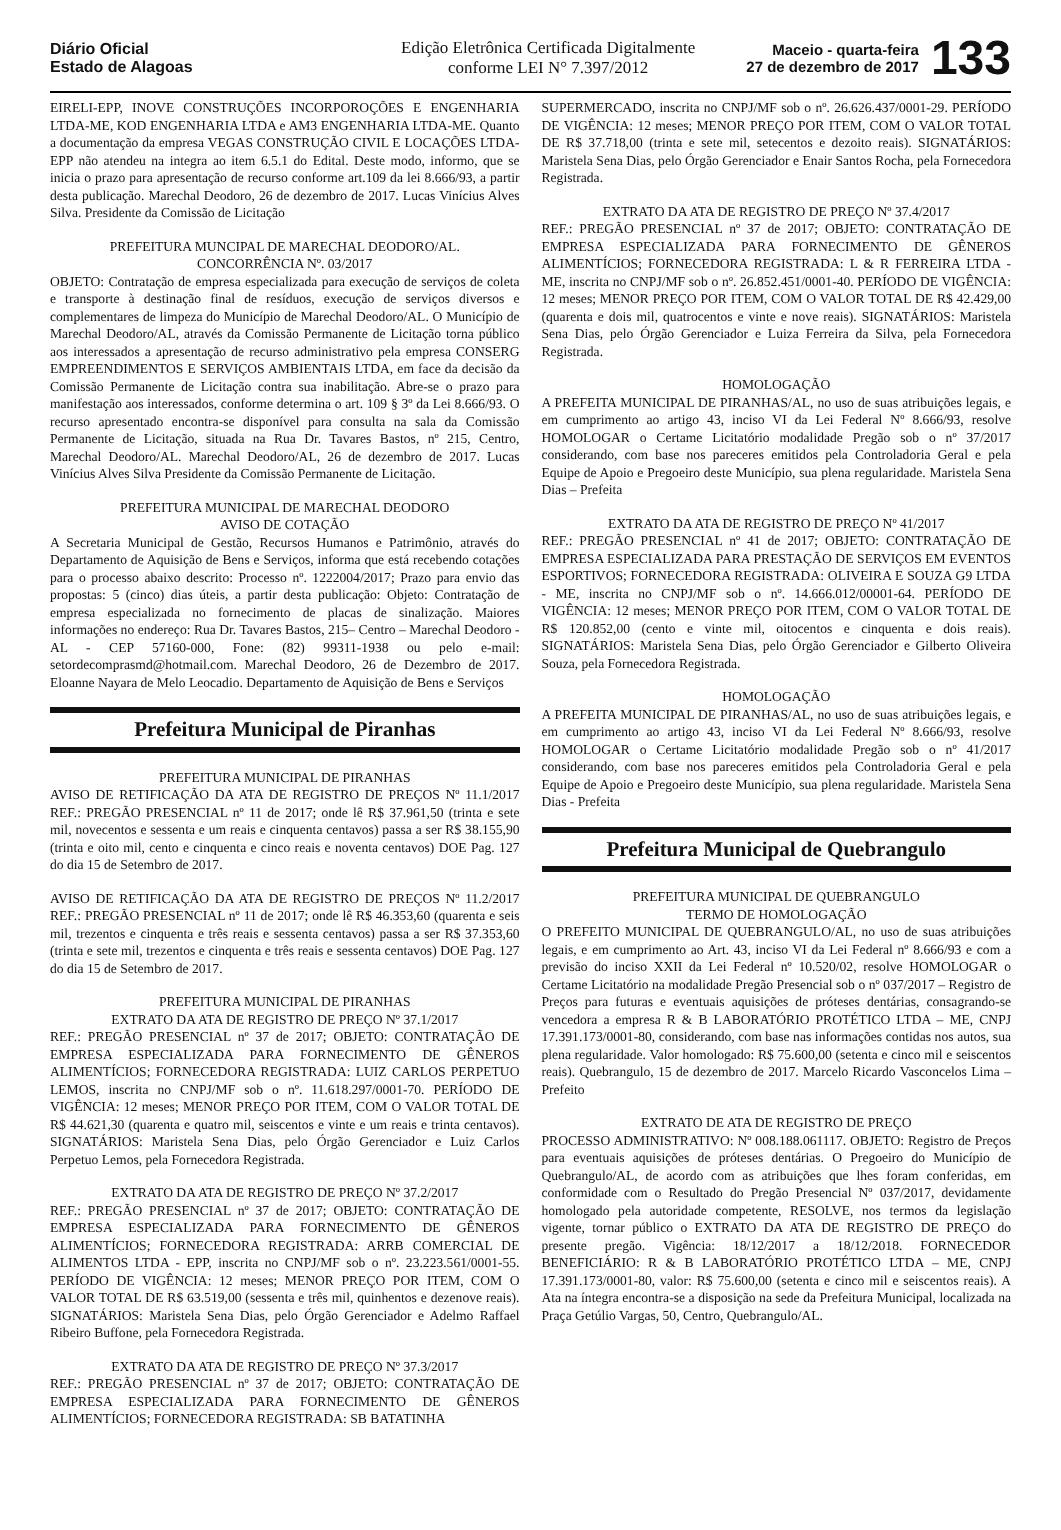Diário Oficial
Estado de Alagoas
Edição Eletrônica Certificada Digitalmente
conforme LEI N° 7.397/2012
Maceio - quarta-feira
27 de dezembro de 2017
133
EIRELI-EPP, INOVE CONSTRUÇÕES INCORPOROÇÕES E ENGENHARIA LTDA-ME, KOD ENGENHARIA LTDA e AM3 ENGENHARIA LTDA-ME. Quanto a documentação da empresa VEGAS CONSTRUÇÃO CIVIL E LOCAÇÕES LTDA-EPP não atendeu na integra ao item 6.5.1 do Edital. Deste modo, informo, que se inicia o prazo para apresentação de recurso conforme art.109 da lei 8.666/93, a partir desta publicação. Marechal Deodoro, 26 de dezembro de 2017. Lucas Vinícius Alves Silva. Presidente da Comissão de Licitação
PREFEITURA MUNCIPAL DE MARECHAL DEODORO/AL.
CONCORRÊNCIA Nº. 03/2017
OBJETO: Contratação de empresa especializada para execução de serviços de coleta e transporte à destinação final de resíduos, execução de serviços diversos e complementares de limpeza do Município de Marechal Deodoro/AL. O Município de Marechal Deodoro/AL, através da Comissão Permanente de Licitação torna público aos interessados a apresentação de recurso administrativo pela empresa CONSERG EMPREENDIMENTOS E SERVIÇOS AMBIENTAIS LTDA, em face da decisão da Comissão Permanente de Licitação contra sua inabilitação. Abre-se o prazo para manifestação aos interessados, conforme determina o art. 109 § 3º da Lei 8.666/93. O recurso apresentado encontra-se disponível para consulta na sala da Comissão Permanente de Licitação, situada na Rua Dr. Tavares Bastos, nº 215, Centro, Marechal Deodoro/AL. Marechal Deodoro/AL, 26 de dezembro de 2017. Lucas Vinícius Alves Silva Presidente da Comissão Permanente de Licitação.
PREFEITURA MUNICIPAL DE MARECHAL DEODORO
AVISO DE COTAÇÃO
A Secretaria Municipal de Gestão, Recursos Humanos e Patrimônio, através do Departamento de Aquisição de Bens e Serviços, informa que está recebendo cotações para o processo abaixo descrito: Processo nº. 1222004/2017; Prazo para envio das propostas: 5 (cinco) dias úteis, a partir desta publicação: Objeto: Contratação de empresa especializada no fornecimento de placas de sinalização. Maiores informações no endereço: Rua Dr. Tavares Bastos, 215– Centro – Marechal Deodoro - AL - CEP 57160-000, Fone: (82) 99311-1938 ou pelo e-mail: setordecomprasmd@hotmail.com. Marechal Deodoro, 26 de Dezembro de 2017. Eloanne Nayara de Melo Leocadio. Departamento de Aquisição de Bens e Serviços
Prefeitura Municipal de Piranhas
PREFEITURA MUNICIPAL DE PIRANHAS
AVISO DE RETIFICAÇÃO DA ATA DE REGISTRO DE PREÇOS Nº 11.1/2017 REF.: PREGÃO PRESENCIAL nº 11 de 2017; onde lê R$ 37.961,50 (trinta e sete mil, novecentos e sessenta e um reais e cinquenta centavos) passa a ser R$ 38.155,90 (trinta e oito mil, cento e cinquenta e cinco reais e noventa centavos) DOE Pag. 127 do dia 15 de Setembro de 2017.
AVISO DE RETIFICAÇÃO DA ATA DE REGISTRO DE PREÇOS Nº 11.2/2017 REF.: PREGÃO PRESENCIAL nº 11 de 2017; onde lê R$ 46.353,60 (quarenta e seis mil, trezentos e cinquenta e três reais e sessenta centavos) passa a ser R$ 37.353,60 (trinta e sete mil, trezentos e cinquenta e três reais e sessenta centavos) DOE Pag. 127 do dia 15 de Setembro de 2017.
PREFEITURA MUNICIPAL DE PIRANHAS
EXTRATO DA ATA DE REGISTRO DE PREÇO Nº 37.1/2017
REF.: PREGÃO PRESENCIAL nº 37 de 2017; OBJETO: CONTRATAÇÃO DE EMPRESA ESPECIALIZADA PARA FORNECIMENTO DE GÊNEROS ALIMENTÍCIOS; FORNECEDORA REGISTRADA: LUIZ CARLOS PERPETUO LEMOS, inscrita no CNPJ/MF sob o nº. 11.618.297/0001-70. PERÍODO DE VIGÊNCIA: 12 meses; MENOR PREÇO POR ITEM, COM O VALOR TOTAL DE R$ 44.621,30 (quarenta e quatro mil, seiscentos e vinte e um reais e trinta centavos). SIGNATÁRIOS: Maristela Sena Dias, pelo Órgão Gerenciador e Luiz Carlos Perpetuo Lemos, pela Fornecedora Registrada.
EXTRATO DA ATA DE REGISTRO DE PREÇO Nº 37.2/2017
REF.: PREGÃO PRESENCIAL nº 37 de 2017; OBJETO: CONTRATAÇÃO DE EMPRESA ESPECIALIZADA PARA FORNECIMENTO DE GÊNEROS ALIMENTÍCIOS; FORNECEDORA REGISTRADA: ARRB COMERCIAL DE ALIMENTOS LTDA - EPP, inscrita no CNPJ/MF sob o nº. 23.223.561/0001-55. PERÍODO DE VIGÊNCIA: 12 meses; MENOR PREÇO POR ITEM, COM O VALOR TOTAL DE R$ 63.519,00 (sessenta e três mil, quinhentos e dezenove reais). SIGNATÁRIOS: Maristela Sena Dias, pelo Órgão Gerenciador e Adelmo Raffael Ribeiro Buffone, pela Fornecedora Registrada.
EXTRATO DA ATA DE REGISTRO DE PREÇO Nº 37.3/2017
REF.: PREGÃO PRESENCIAL nº 37 de 2017; OBJETO: CONTRATAÇÃO DE EMPRESA ESPECIALIZADA PARA FORNECIMENTO DE GÊNEROS ALIMENTÍCIOS; FORNECEDORA REGISTRADA: SB BATATINHA
SUPERMERCADO, inscrita no CNPJ/MF sob o nº. 26.626.437/0001-29. PERÍODO DE VIGÊNCIA: 12 meses; MENOR PREÇO POR ITEM, COM O VALOR TOTAL DE R$ 37.718,00 (trinta e sete mil, setecentos e dezoito reais). SIGNATÁRIOS: Maristela Sena Dias, pelo Órgão Gerenciador e Enair Santos Rocha, pela Fornecedora Registrada.
EXTRATO DA ATA DE REGISTRO DE PREÇO Nº 37.4/2017
REF.: PREGÃO PRESENCIAL nº 37 de 2017; OBJETO: CONTRATAÇÃO DE EMPRESA ESPECIALIZADA PARA FORNECIMENTO DE GÊNEROS ALIMENTÍCIOS; FORNECEDORA REGISTRADA: L & R FERREIRA LTDA - ME, inscrita no CNPJ/MF sob o nº. 26.852.451/0001-40. PERÍODO DE VIGÊNCIA: 12 meses; MENOR PREÇO POR ITEM, COM O VALOR TOTAL DE R$ 42.429,00 (quarenta e dois mil, quatrocentos e vinte e nove reais). SIGNATÁRIOS: Maristela Sena Dias, pelo Órgão Gerenciador e Luiza Ferreira da Silva, pela Fornecedora Registrada.
HOMOLOGAÇÃO
A PREFEITA MUNICIPAL DE PIRANHAS/AL, no uso de suas atribuições legais, e em cumprimento ao artigo 43, inciso VI da Lei Federal Nº 8.666/93, resolve HOMOLOGAR o Certame Licitatório modalidade Pregão sob o nº 37/2017 considerando, com base nos pareceres emitidos pela Controladoria Geral e pela Equipe de Apoio e Pregoeiro deste Município, sua plena regularidade. Maristela Sena Dias – Prefeita
EXTRATO DA ATA DE REGISTRO DE PREÇO Nº 41/2017
REF.: PREGÃO PRESENCIAL nº 41 de 2017; OBJETO: CONTRATAÇÃO DE EMPRESA ESPECIALIZADA PARA PRESTAÇÃO DE SERVIÇOS EM EVENTOS ESPORTIVOS; FORNECEDORA REGISTRADA: OLIVEIRA E SOUZA G9 LTDA - ME, inscrita no CNPJ/MF sob o nº. 14.666.012/00001-64. PERÍODO DE VIGÊNCIA: 12 meses; MENOR PREÇO POR ITEM, COM O VALOR TOTAL DE R$ 120.852,00 (cento e vinte mil, oitocentos e cinquenta e dois reais). SIGNATÁRIOS: Maristela Sena Dias, pelo Órgão Gerenciador e Gilberto Oliveira Souza, pela Fornecedora Registrada.
HOMOLOGAÇÃO
A PREFEITA MUNICIPAL DE PIRANHAS/AL, no uso de suas atribuições legais, e em cumprimento ao artigo 43, inciso VI da Lei Federal Nº 8.666/93, resolve HOMOLOGAR o Certame Licitatório modalidade Pregão sob o nº 41/2017 considerando, com base nos pareceres emitidos pela Controladoria Geral e pela Equipe de Apoio e Pregoeiro deste Município, sua plena regularidade. Maristela Sena Dias - Prefeita
Prefeitura Municipal de Quebrangulo
PREFEITURA MUNICIPAL DE QUEBRANGULO
TERMO DE HOMOLOGAÇÃO
O PREFEITO MUNICIPAL DE QUEBRANGULO/AL, no uso de suas atribuições legais, e em cumprimento ao Art. 43, inciso VI da Lei Federal nº 8.666/93 e com a previsão do inciso XXII da Lei Federal nº 10.520/02, resolve HOMOLOGAR o Certame Licitatório na modalidade Pregão Presencial sob o nº 037/2017 – Registro de Preços para futuras e eventuais aquisições de próteses dentárias, consagrando-se vencedora a empresa R & B LABORATÓRIO PROTÉTICO LTDA – ME, CNPJ 17.391.173/0001-80, considerando, com base nas informações contidas nos autos, sua plena regularidade. Valor homologado: R$ 75.600,00 (setenta e cinco mil e seiscentos reais). Quebrangulo, 15 de dezembro de 2017. Marcelo Ricardo Vasconcelos Lima – Prefeito
EXTRATO DE ATA DE REGISTRO DE PREÇO
PROCESSO ADMINISTRATIVO: Nº 008.188.061117. OBJETO: Registro de Preços para eventuais aquisições de próteses dentárias. O Pregoeiro do Município de Quebrangulo/AL, de acordo com as atribuições que lhes foram conferidas, em conformidade com o Resultado do Pregão Presencial Nº 037/2017, devidamente homologado pela autoridade competente, RESOLVE, nos termos da legislação vigente, tornar público o EXTRATO DA ATA DE REGISTRO DE PREÇO do presente pregão. Vigência: 18/12/2017 a 18/12/2018. FORNECEDOR BENEFICIÁRIO: R & B LABORATÓRIO PROTÉTICO LTDA – ME, CNPJ 17.391.173/0001-80, valor: R$ 75.600,00 (setenta e cinco mil e seiscentos reais). A Ata na íntegra encontra-se a disposição na sede da Prefeitura Municipal, localizada na Praça Getúlio Vargas, 50, Centro, Quebrangulo/AL.